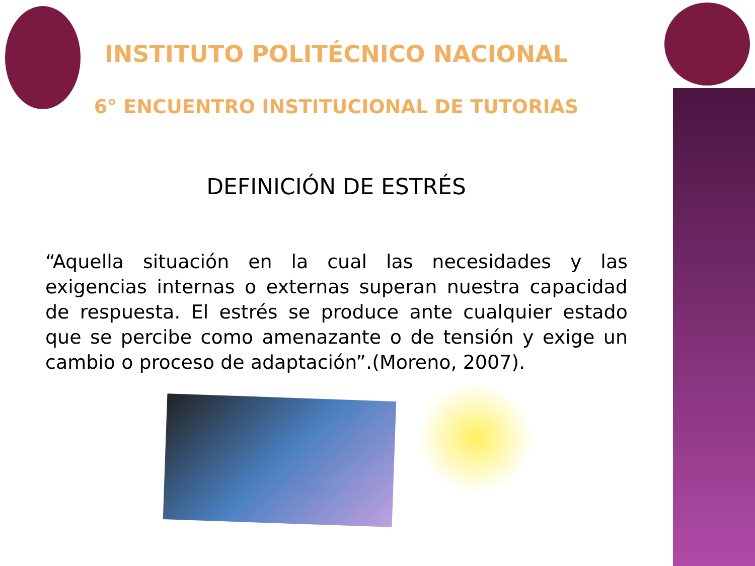INSTITUTO POLITÉCNICO NACIONAL
6° ENCUENTRO INSTITUCIONAL DE TUTORIAS
DEFINICIÓN DE ESTRÉS
“Aquella situación en la cual las necesidades y las exigencias internas o externas superan nuestra capacidad de respuesta. El estrés se produce ante cualquier estado que se percibe como amenazante o de tensión y exige un cambio o proceso de adaptación”.(Moreno, 2007).